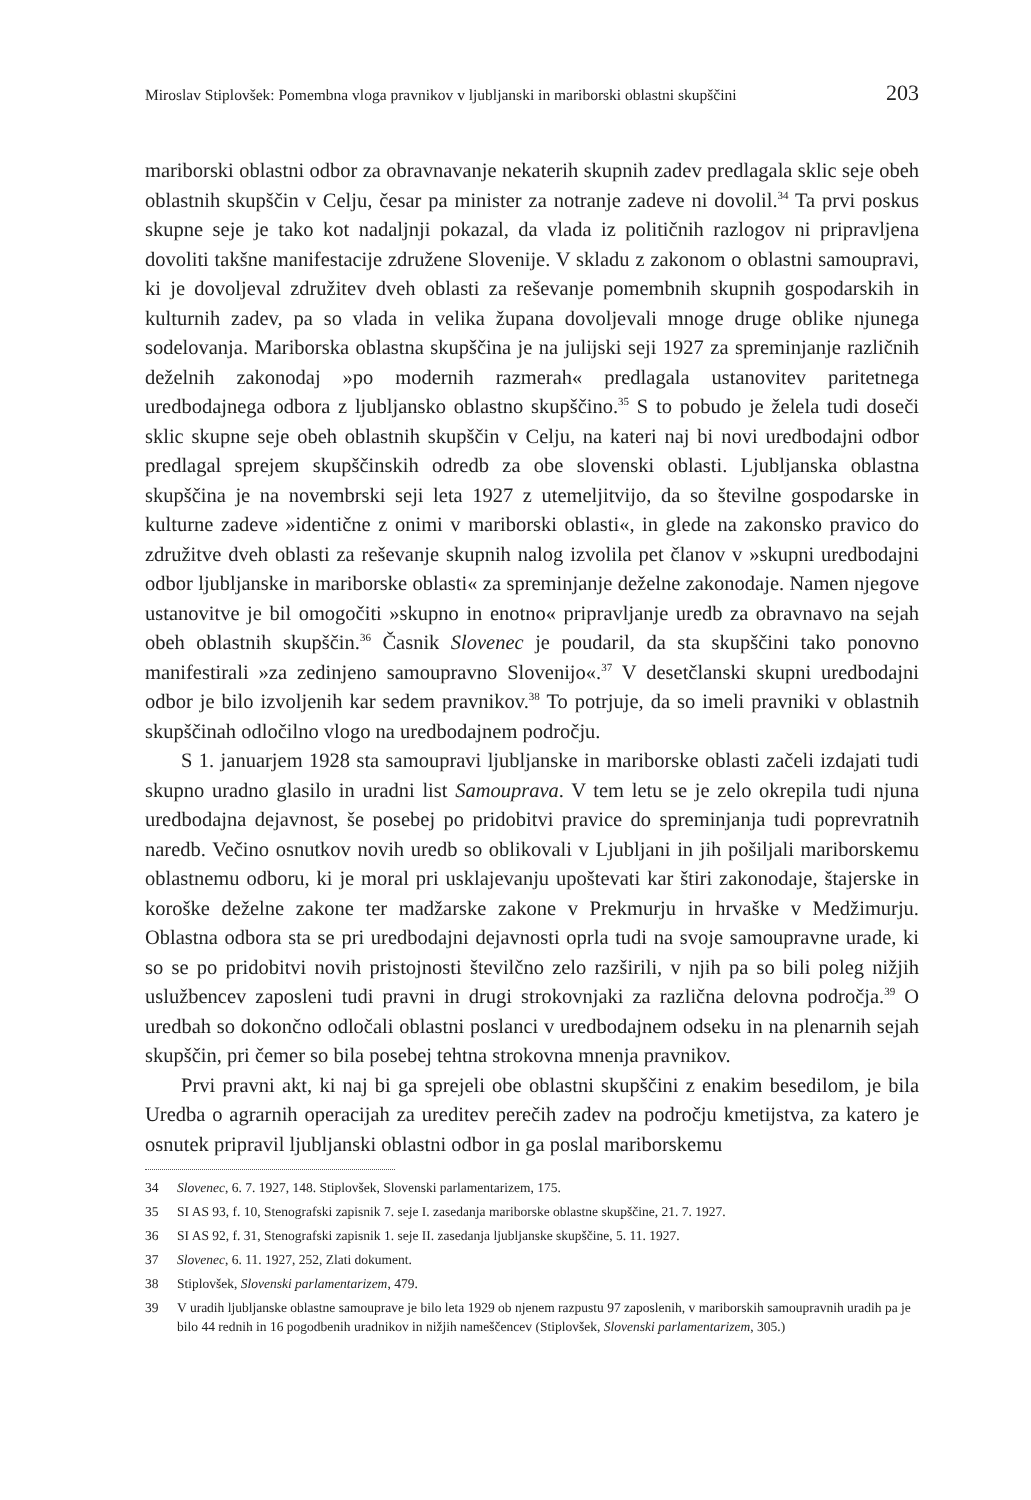Miroslav Stiplovšek: Pomembna vloga pravnikov v ljubljanski in mariborski oblastni skupščini 203
mariborski oblastni odbor za obravnavanje nekaterih skupnih zadev predlagala sklic seje obeh oblastnih skupščin v Celju, česar pa minister za notranje zadeve ni dovolil.<sup>34</sup> Ta prvi poskus skupne seje je tako kot nadaljnji pokazal, da vlada iz političnih razlogov ni pripravljena dovoliti takšne manifestacije združene Slovenije. V skladu z zakonom o oblastni samoupravi, ki je dovoljeval združitev dveh oblasti za reševanje pomembnih skupnih gospodarskih in kulturnih zadev, pa so vlada in velika župana dovoljevali mnoge druge oblike njunega sodelovanja. Mariborska oblastna skupščina je na julijski seji 1927 za spreminjanje različnih deželnih zakonodaj »po modernih razmerah« predlagala ustanovitev paritetnega uredbodajnega odbora z ljubljansko oblastno skupščino.<sup>35</sup> S to pobudo je želela tudi doseči sklic skupne seje obeh oblastnih skupščin v Celju, na kateri naj bi novi uredbodajni odbor predlagal sprejem skupščinskih odredb za obe slovenski oblasti. Ljubljanska oblastna skupščina je na novembrski seji leta 1927 z utemeljitvijo, da so številne gospodarske in kulturne zadeve »identične z onimi v mariborski oblasti«, in glede na zakonsko pravico do združitve dveh oblasti za reševanje skupnih nalog izvolila pet članov v »skupni uredbodajni odbor ljubljanske in mariborske oblasti« za spreminjanje deželne zakonodaje. Namen njegove ustanovitve je bil omogočiti »skupno in enotno« pripravljanje uredb za obravnavo na sejah obeh oblastnih skupščin.<sup>36</sup> Časnik Slovenec je poudaril, da sta skupščini tako ponovno manifestirali »za zedinjeno samoupravno Slovenijo«.<sup>37</sup> V desetčlanski skupni uredbodajni odbor je bilo izvoljenih kar sedem pravnikov.<sup>38</sup> To potrjuje, da so imeli pravniki v oblastnih skupščinah odločilno vlogo na uredbodajnem področju.
S 1. januarjem 1928 sta samoupravi ljubljanske in mariborske oblasti začeli izdajati tudi skupno uradno glasilo in uradni list Samouprava. V tem letu se je zelo okrepila tudi njuna uredbodajna dejavnost, še posebej po pridobitvi pravice do spreminjanja tudi poprevratnih naredb. Večino osnutkov novih uredb so oblikovali v Ljubljani in jih pošiljali mariborskemu oblastnemu odboru, ki je moral pri usklajevanju upoštevati kar štiri zakonodaje, štajerske in koroške deželne zakone ter madžarske zakone v Prekmurju in hrvaške v Medžimurju. Oblastna odbora sta se pri uredbodajni dejavnosti oprla tudi na svoje samoupravne urade, ki so se po pridobitvi novih pristojnosti številčno zelo razširili, v njih pa so bili poleg nižjih uslužbencev zaposleni tudi pravni in drugi strokovnjaki za različna delovna področja.<sup>39</sup> O uredbah so dokončno odločali oblastni poslanci v uredbodajnem odseku in na plenarnih sejah skupščin, pri čemer so bila posebej tehtna strokovna mnenja pravnikov.
Prvi pravni akt, ki naj bi ga sprejeli obe oblastni skupščini z enakim besedilom, je bila Uredba o agrarnih operacijah za ureditev perečih zadev na področju kmetijstva, za katero je osnutek pripravil ljubljanski oblastni odbor in ga poslal mariborskemu
34 Slovenec, 6. 7. 1927, 148. Stiplovšek, Slovenski parlamentarizem, 175.
35 SI AS 93, f. 10, Stenografski zapisnik 7. seje I. zasedanja mariborske oblastne skupščine, 21. 7. 1927.
36 SI AS 92, f. 31, Stenografski zapisnik 1. seje II. zasedanja ljubljanske skupščine, 5. 11. 1927.
37 Slovenec, 6. 11. 1927, 252, Zlati dokument.
38 Stiplovšek, Slovenski parlamentarizem, 479.
39 V uradih ljubljanske oblastne samouprave je bilo leta 1929 ob njenem razpustu 97 zaposlenih, v mariborskih samoupravnih uradih pa je bilo 44 rednih in 16 pogodbenih uradnikov in nižjih nameščencev (Stiplovšek, Slovenski parlamentarizem, 305.)